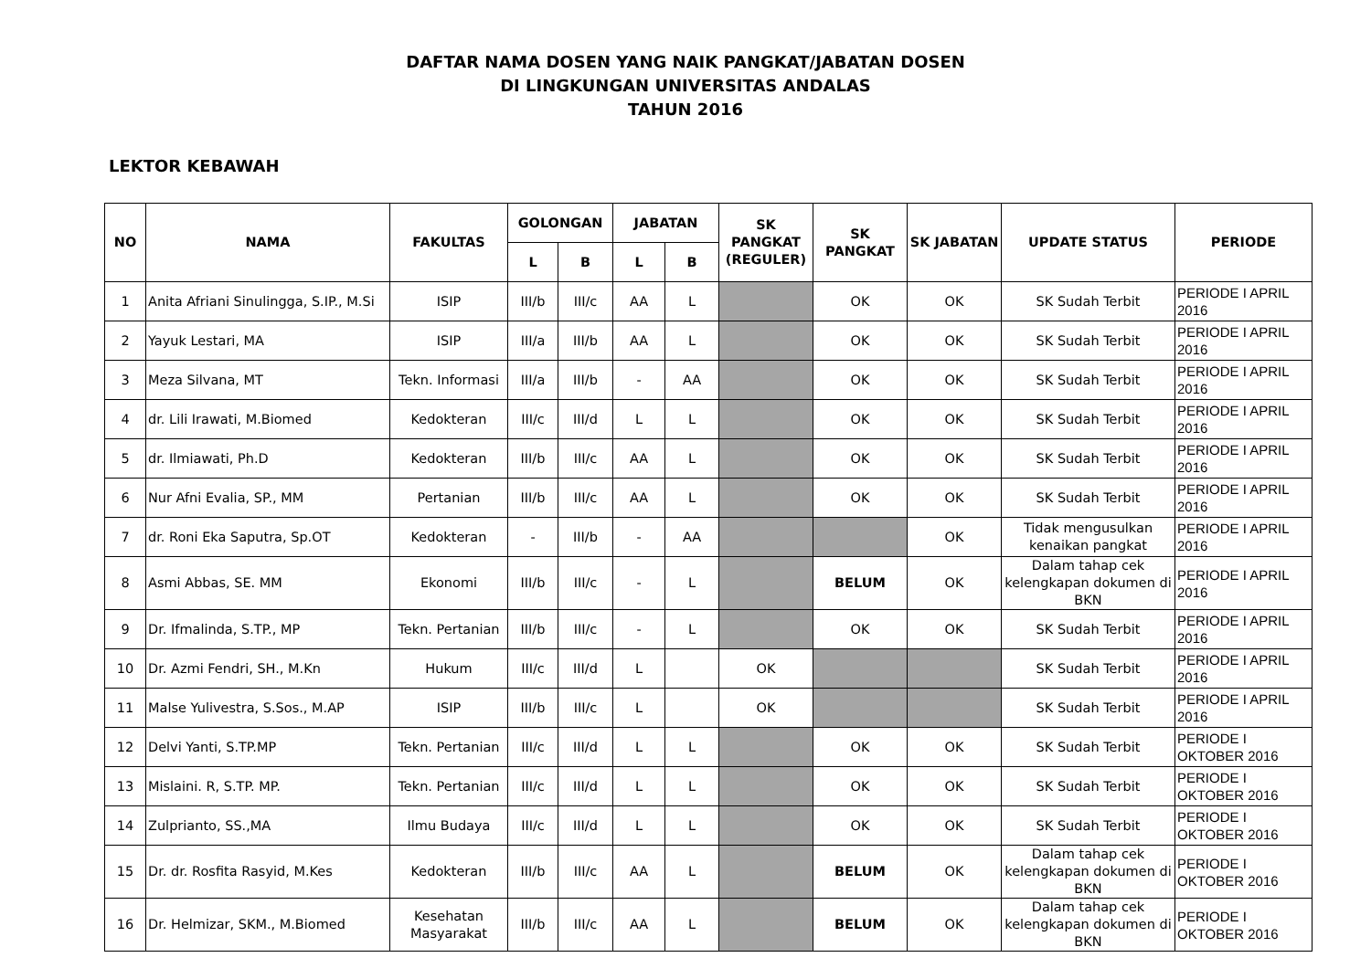DAFTAR NAMA DOSEN YANG NAIK PANGKAT/JABATAN DOSEN
DI LINGKUNGAN UNIVERSITAS ANDALAS
TAHUN 2016
LEKTOR KEBAWAH
| NO | NAMA | FAKULTAS | GOLONGAN | | JABATAN | | SK PANGKAT (REGULER) | SK PANGKAT | SK JABATAN | UPDATE STATUS | PERIODE |
| --- | --- | --- | --- | --- | --- | --- | --- | --- | --- | --- | --- |
| | | | L | B | L | B | | | | | |
| 1 | Anita Afriani Sinulingga, S.IP., M.Si | ISIP | III/b | III/c | AA | L | | OK | OK | SK Sudah Terbit | PERIODE I APRIL 2016 |
| 2 | Yayuk Lestari, MA | ISIP | III/a | III/b | AA | L | | OK | OK | SK Sudah Terbit | PERIODE I APRIL 2016 |
| 3 | Meza Silvana, MT | Tekn. Informasi | III/a | III/b | - | AA | | OK | OK | SK Sudah Terbit | PERIODE I APRIL 2016 |
| 4 | dr. Lili Irawati, M.Biomed | Kedokteran | III/c | III/d | L | L | | OK | OK | SK Sudah Terbit | PERIODE I APRIL 2016 |
| 5 | dr. Ilmiawati, Ph.D | Kedokteran | III/b | III/c | AA | L | | OK | OK | SK Sudah Terbit | PERIODE I APRIL 2016 |
| 6 | Nur Afni Evalia, SP., MM | Pertanian | III/b | III/c | AA | L | | OK | OK | SK Sudah Terbit | PERIODE I APRIL 2016 |
| 7 | dr. Roni Eka Saputra, Sp.OT | Kedokteran | - | III/b | - | AA | | | OK | Tidak mengusulkan kenaikan pangkat | PERIODE I APRIL 2016 |
| 8 | Asmi Abbas, SE. MM | Ekonomi | III/b | III/c | - | L | | BELUM | OK | Dalam tahap cek kelengkapan dokumen di BKN | PERIODE I APRIL 2016 |
| 9 | Dr. Ifmalinda, S.TP., MP | Tekn. Pertanian | III/b | III/c | - | L | | OK | OK | SK Sudah Terbit | PERIODE I APRIL 2016 |
| 10 | Dr. Azmi Fendri, SH., M.Kn | Hukum | III/c | III/d | L | | OK | | | SK Sudah Terbit | PERIODE I APRIL 2016 |
| 11 | Malse Yulivestra, S.Sos., M.AP | ISIP | III/b | III/c | L | | OK | | | SK Sudah Terbit | PERIODE I APRIL 2016 |
| 12 | Delvi Yanti, S.TP.MP | Tekn. Pertanian | III/c | III/d | L | L | | OK | OK | SK Sudah Terbit | PERIODE I OKTOBER 2016 |
| 13 | Mislaini. R, S.TP. MP. | Tekn. Pertanian | III/c | III/d | L | L | | OK | OK | SK Sudah Terbit | PERIODE I OKTOBER 2016 |
| 14 | Zulprianto, SS.,MA | Ilmu Budaya | III/c | III/d | L | L | | OK | OK | SK Sudah Terbit | PERIODE I OKTOBER 2016 |
| 15 | Dr. dr. Rosfita Rasyid, M.Kes | Kedokteran | III/b | III/c | AA | L | | BELUM | OK | Dalam tahap cek kelengkapan dokumen di BKN | PERIODE I OKTOBER 2016 |
| 16 | Dr. Helmizar, SKM., M.Biomed | Kesehatan Masyarakat | III/b | III/c | AA | L | | BELUM | OK | Dalam tahap cek kelengkapan dokumen di BKN | PERIODE I OKTOBER 2016 |